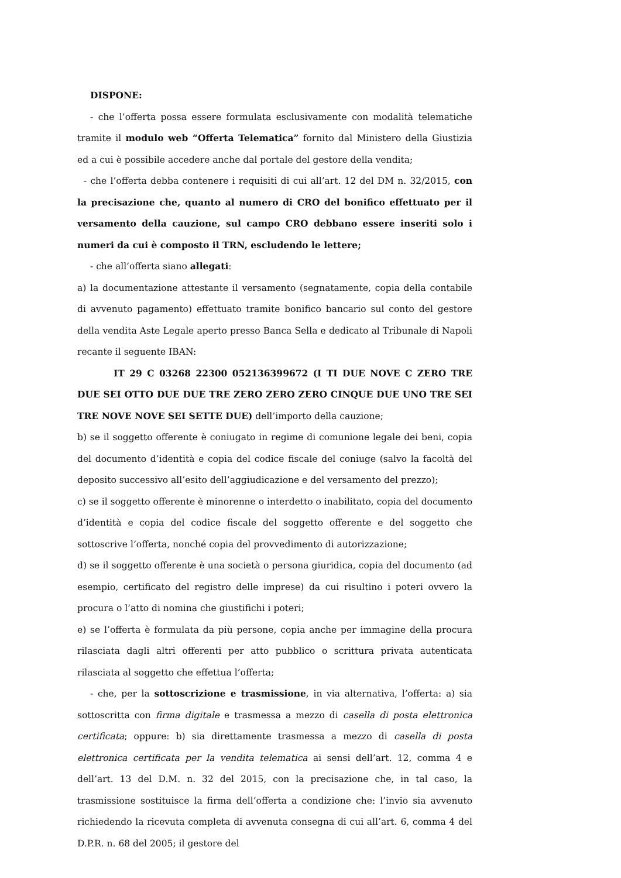DISPONE:
- che l’offerta possa essere formulata esclusivamente con modalità telematiche tramite il modulo web “Offerta Telematica” fornito dal Ministero della Giustizia ed a cui è possibile accedere anche dal portale del gestore della vendita;
- che l’offerta debba contenere i requisiti di cui all’art. 12 del DM n. 32/2015, con la precisazione che, quanto al numero di CRO del bonifico effettuato per il versamento della cauzione, sul campo CRO debbano essere inseriti solo i numeri da cui è composto il TRN, escludendo le lettere;
- che all’offerta siano allegati:
a) la documentazione attestante il versamento (segnatamente, copia della contabile di avvenuto pagamento) effettuato tramite bonifico bancario sul conto del gestore della vendita Aste Legale aperto presso Banca Sella e dedicato al Tribunale di Napoli recante il seguente IBAN:
IT 29 C 03268 22300 052136399672 (I TI DUE NOVE C ZERO TRE DUE SEI OTTO DUE DUE TRE ZERO ZERO ZERO CINQUE DUE UNO TRE SEI TRE NOVE NOVE SEI SETTE DUE) dell’importo della cauzione;
b) se il soggetto offerente è coniugato in regime di comunione legale dei beni, copia del documento d’identità e copia del codice fiscale del coniuge (salvo la facoltà del deposito successivo all’esito dell’aggiudicazione e del versamento del prezzo);
c) se il soggetto offerente è minorenne o interdetto o inabilitato, copia del documento d’identità e copia del codice fiscale del soggetto offerente e del soggetto che sottoscrive l’offerta, nonché copia del provvedimento di autorizzazione;
d) se il soggetto offerente è una società o persona giuridica, copia del documento (ad esempio, certificato del registro delle imprese) da cui risultino i poteri ovvero la procura o l’atto di nomina che giustifichi i poteri;
e) se l’offerta è formulata da più persone, copia anche per immagine della procura rilasciata dagli altri offerenti per atto pubblico o scrittura privata autenticata rilasciata al soggetto che effettua l’offerta;
- che, per la sottoscrizione e trasmissione, in via alternativa, l’offerta: a) sia sottoscritta con firma digitale e trasmessa a mezzo di casella di posta elettronica certificata; oppure: b) sia direttamente trasmessa a mezzo di casella di posta elettronica certificata per la vendita telematica ai sensi dell’art. 12, comma 4 e dell’art. 13 del D.M. n. 32 del 2015, con la precisazione che, in tal caso, la trasmissione sostituisce la firma dell’offerta a condizione che: l’invio sia avvenuto richiedendo la ricevuta completa di avvenuta consegna di cui all’art. 6, comma 4 del D.P.R. n. 68 del 2005; il gestore del